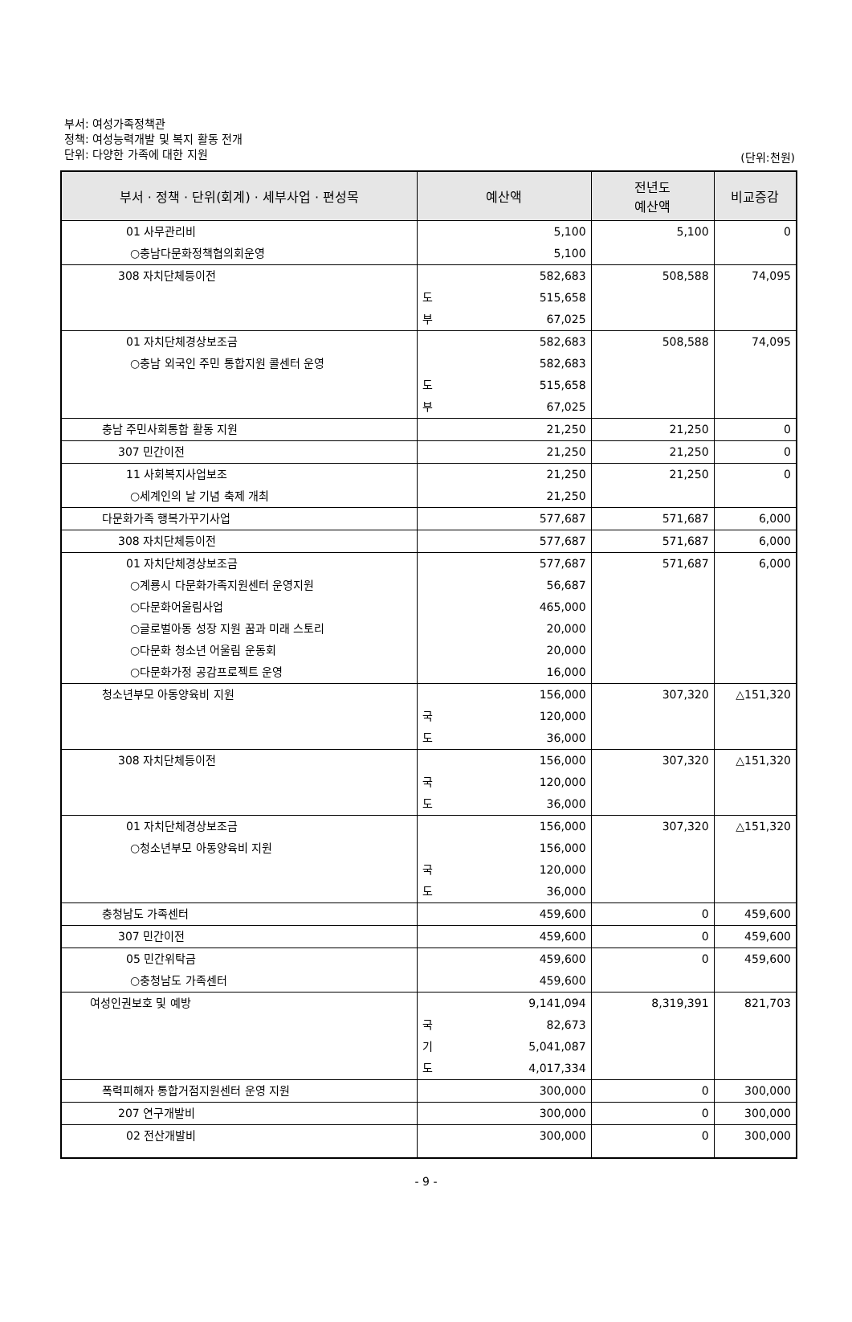부서: 여성가족정책관
정책: 여성능력개발 및 복지 활동 전개
단위: 다양한 가족에 대한 지원
(단위:천원)
| 부서 · 정책 · 단위(회계) · 세부사업 · 편성목 | 예산액 | | 전년도 예산액 | 비교증감 |
| --- | --- | --- | --- | --- |
| 01 사무관리비 | | 5,100 | 5,100 | 0 |
| ○충남다문화정책협의회운영 | | 5,100 | | |
| 308 자치단체등이전 | | 582,683 | 508,588 | 74,095 |
| | 도 | 515,658 | | |
| | 부 | 67,025 | | |
| 01 자치단체경상보조금 | | 582,683 | 508,588 | 74,095 |
| ○충남 외국인 주민 통합지원 콜센터 운영 | | 582,683 | | |
| | 도 | 515,658 | | |
| | 부 | 67,025 | | |
| 충남 주민사회통합 활동 지원 | | 21,250 | 21,250 | 0 |
| 307 민간이전 | | 21,250 | 21,250 | 0 |
| 11 사회복지사업보조 | | 21,250 | 21,250 | 0 |
| ○세계인의 날 기념 축제 개최 | | 21,250 | | |
| 다문화가족 행복가꾸기사업 | | 577,687 | 571,687 | 6,000 |
| 308 자치단체등이전 | | 577,687 | 571,687 | 6,000 |
| 01 자치단체경상보조금 | | 577,687 | 571,687 | 6,000 |
| ○계룡시 다문화가족지원센터 운영지원 | | 56,687 | | |
| ○다문화어울림사업 | | 465,000 | | |
| ○글로벌아동 성장 지원 꿈과 미래 스토리 | | 20,000 | | |
| ○다문화 청소년 어울림 운동회 | | 20,000 | | |
| ○다문화가정 공감프로젝트 운영 | | 16,000 | | |
| 청소년부모 아동양육비 지원 | | 156,000 | 307,320 | △151,320 |
| | 국 | 120,000 | | |
| | 도 | 36,000 | | |
| 308 자치단체등이전 | | 156,000 | 307,320 | △151,320 |
| | 국 | 120,000 | | |
| | 도 | 36,000 | | |
| 01 자치단체경상보조금 | | 156,000 | 307,320 | △151,320 |
| ○청소년부모 아동양육비 지원 | | 156,000 | | |
| | 국 | 120,000 | | |
| | 도 | 36,000 | | |
| 충청남도 가족센터 | | 459,600 | 0 | 459,600 |
| 307 민간이전 | | 459,600 | 0 | 459,600 |
| 05 민간위탁금 | | 459,600 | 0 | 459,600 |
| ○충청남도 가족센터 | | 459,600 | | |
| 여성인권보호 및 예방 | | 9,141,094 | 8,319,391 | 821,703 |
| | 국 | 82,673 | | |
| | 기 | 5,041,087 | | |
| | 도 | 4,017,334 | | |
| 폭력피해자 통합거점지원센터 운영 지원 | | 300,000 | 0 | 300,000 |
| 207 연구개발비 | | 300,000 | 0 | 300,000 |
| 02 전산개발비 | | 300,000 | 0 | 300,000 |
- 9 -